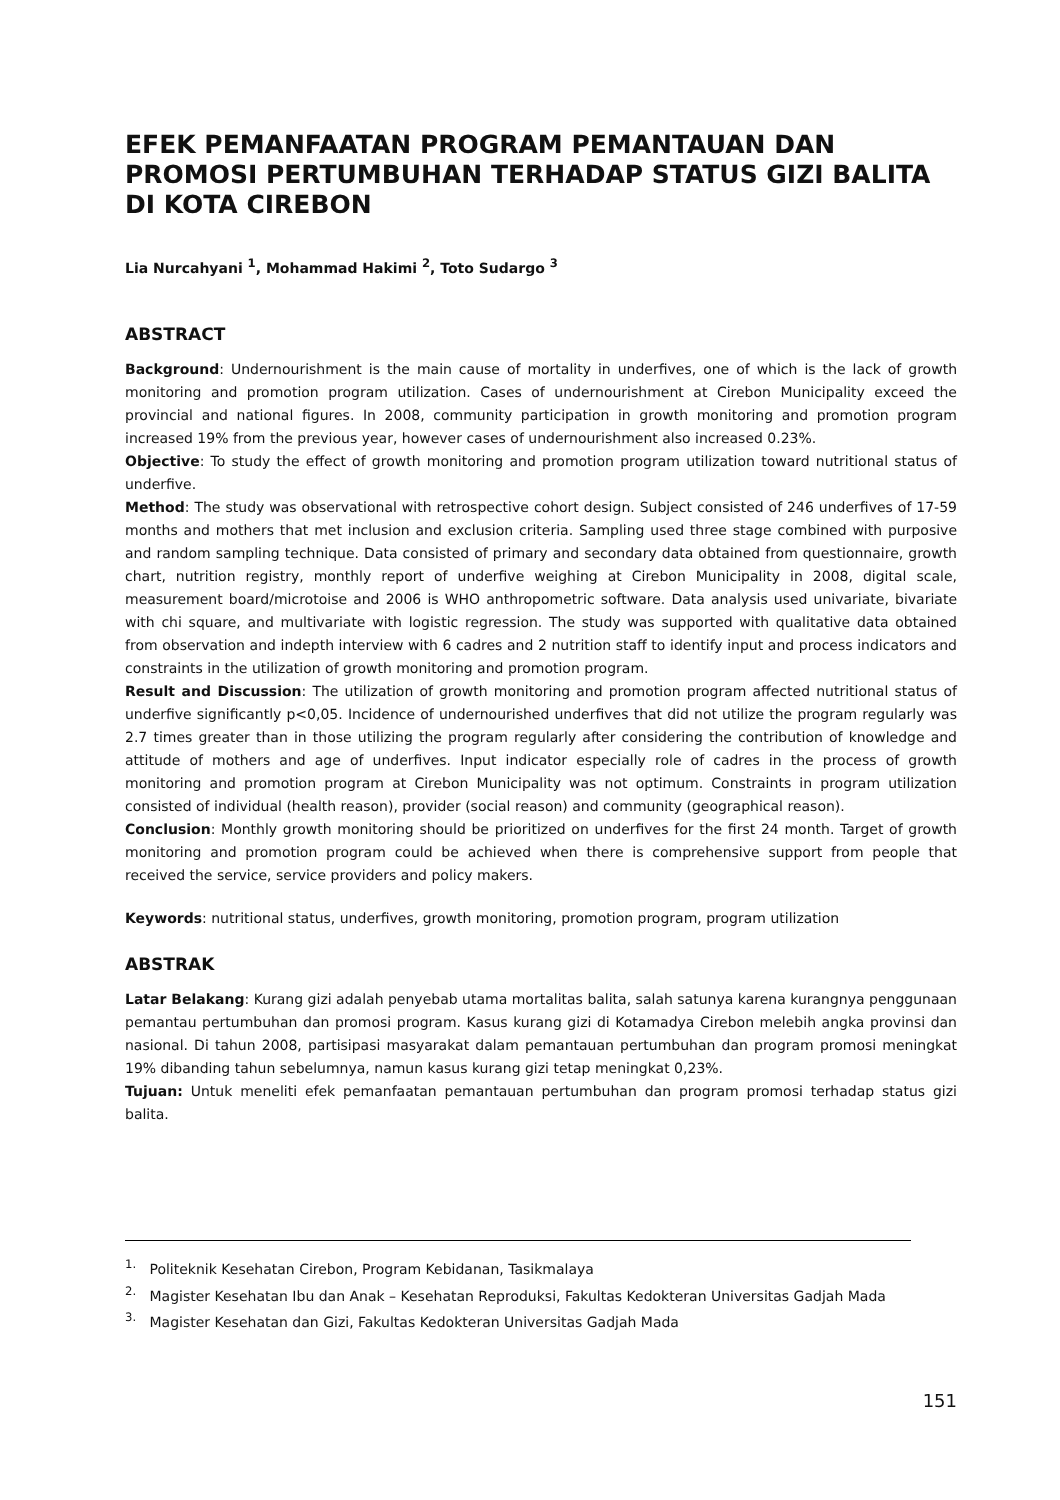EFEK PEMANFAATAN PROGRAM PEMANTAUAN DAN PROMOSI PERTUMBUHAN TERHADAP STATUS GIZI BALITA DI KOTA CIREBON
Lia Nurcahyani <sup>1</sup>, Mohammad Hakimi <sup>2</sup>, Toto Sudargo <sup>3</sup>
ABSTRACT
Background: Undernourishment is the main cause of mortality in underfives, one of which is the lack of growth monitoring and promotion program utilization. Cases of undernourishment at Cirebon Municipality exceed the provincial and national figures. In 2008, community participation in growth monitoring and promotion program increased 19% from the previous year, however cases of undernourishment also increased 0.23%.
Objective: To study the effect of growth monitoring and promotion program utilization toward nutritional status of underfive.
Method: The study was observational with retrospective cohort design. Subject consisted of 246 underfives of 17-59 months and mothers that met inclusion and exclusion criteria. Sampling used three stage combined with purposive and random sampling technique. Data consisted of primary and secondary data obtained from questionnaire, growth chart, nutrition registry, monthly report of underfive weighing at Cirebon Municipality in 2008, digital scale, measurement board/microtoise and 2006 is WHO anthropometric software. Data analysis used univariate, bivariate with chi square, and multivariate with logistic regression. The study was supported with qualitative data obtained from observation and indepth interview with 6 cadres and 2 nutrition staff to identify input and process indicators and constraints in the utilization of growth monitoring and promotion program.
Result and Discussion: The utilization of growth monitoring and promotion program affected nutritional status of underfive significantly p<0,05. Incidence of undernourished underfives that did not utilize the program regularly was 2.7 times greater than in those utilizing the program regularly after considering the contribution of knowledge and attitude of mothers and age of underfives. Input indicator especially role of cadres in the process of growth monitoring and promotion program at Cirebon Municipality was not optimum. Constraints in program utilization consisted of individual (health reason), provider (social reason) and community (geographical reason).
Conclusion: Monthly growth monitoring should be prioritized on underfives for the first 24 month. Target of growth monitoring and promotion program could be achieved when there is comprehensive support from people that received the service, service providers and policy makers.
Keywords: nutritional status, underfives, growth monitoring, promotion program, program utilization
ABSTRAK
Latar Belakang: Kurang gizi adalah penyebab utama mortalitas balita, salah satunya karena kurangnya penggunaan pemantau pertumbuhan dan promosi program. Kasus kurang gizi di Kotamadya Cirebon melebih angka provinsi dan nasional. Di tahun 2008, partisipasi masyarakat dalam pemantauan pertumbuhan dan program promosi meningkat 19% dibanding tahun sebelumnya, namun kasus kurang gizi tetap meningkat 0,23%.
Tujuan: Untuk meneliti efek pemanfaatan pemantauan pertumbuhan dan program promosi terhadap status gizi balita.
<sup>1.</sup> Politeknik Kesehatan Cirebon, Program Kebidanan, Tasikmalaya
<sup>2.</sup> Magister Kesehatan Ibu dan Anak – Kesehatan Reproduksi, Fakultas Kedokteran Universitas Gadjah Mada
<sup>3.</sup> Magister Kesehatan dan Gizi, Fakultas Kedokteran Universitas Gadjah Mada
151